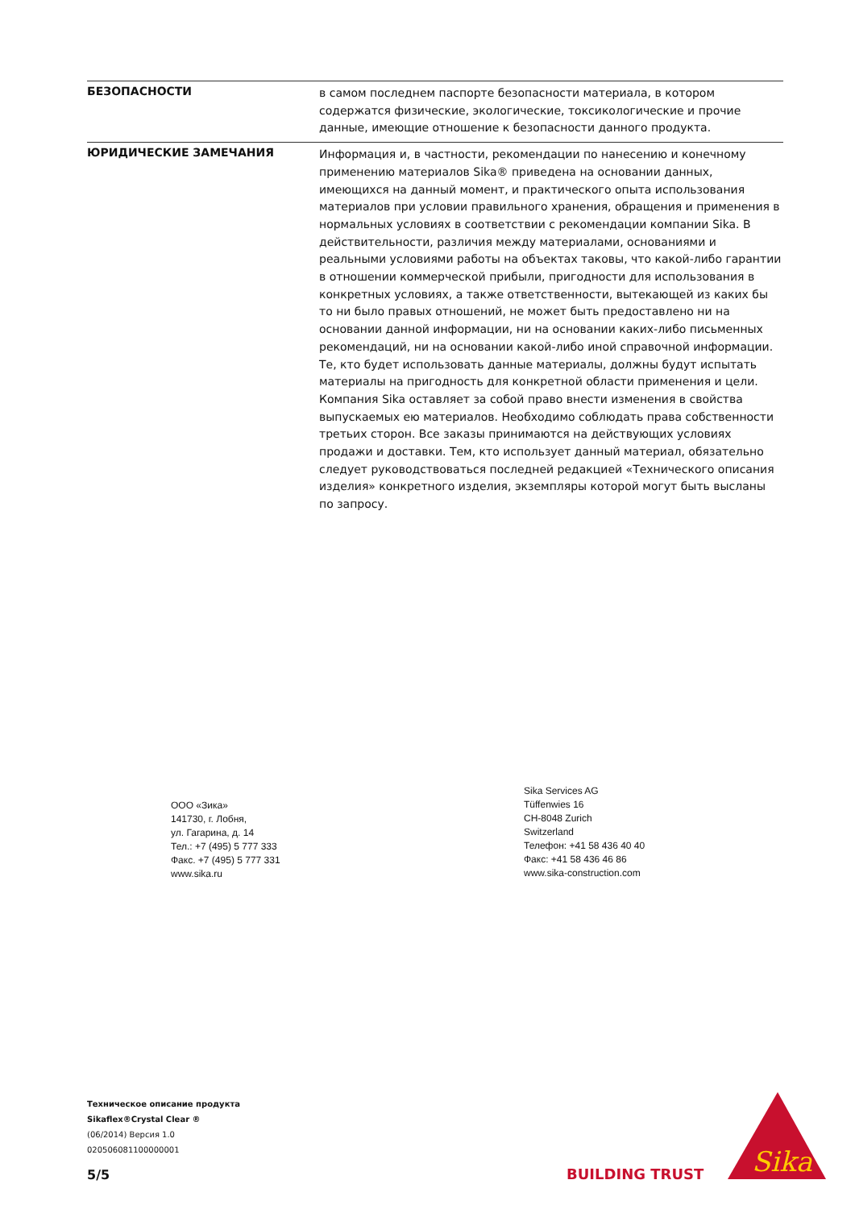БЕЗОПАСНОСТИ
в самом последнем паспорте безопасности материала, в котором содержатся физические, экологические, токсикологические и прочие данные, имеющие отношение к безопасности данного продукта.
ЮРИДИЧЕСКИЕ ЗАМЕЧАНИЯ
Информация и, в частности, рекомендации по нанесению и конечному применению материалов Sika® приведена на основании данных, имеющихся на данный момент, и практического опыта использования материалов при условии правильного хранения, обращения и применения в нормальных условиях в соответствии с рекомендации компании Sika. В действительности, различия между материалами, основаниями и реальными условиями работы на объектах таковы, что какой-либо гарантии в отношении коммерческой прибыли, пригодности для использования в конкретных условиях, а также ответственности, вытекающей из каких бы то ни было правых отношений, не может быть предоставлено ни на основании данной информации, ни на основании каких-либо письменных рекомендаций, ни на основании какой-либо иной справочной информации. Те, кто будет использовать данные материалы, должны будут испытать материалы на пригодность для конкретной области применения и цели. Компания Sika оставляет за собой право внести изменения в свойства выпускаемых ею материалов. Необходимо соблюдать права собственности третьих сторон. Все заказы принимаются на действующих условиях продажи и доставки. Тем, кто использует данный материал, обязательно следует руководствоваться последней редакцией «Технического описания изделия» конкретного изделия, экземпляры которой могут быть высланы по запросу.
ООО «Зика»
141730, г. Лобня,
ул. Гагарина, д. 14
Тел.: +7 (495) 5 777 333
Факс. +7 (495) 5 777 331
www.sika.ru
Sika Services AG
Tüffenwies 16
CH-8048 Zurich
Switzerland
Телефон: +41 58 436 40 40
Факс: +41 58 436 46 86
www.sika-construction.com
Техническое описание продукта
Sikaflex®Crystal Clear ®
(06/2014) Версия 1.0
020506081100000001
5/5 BUILDING TRUST
Sika